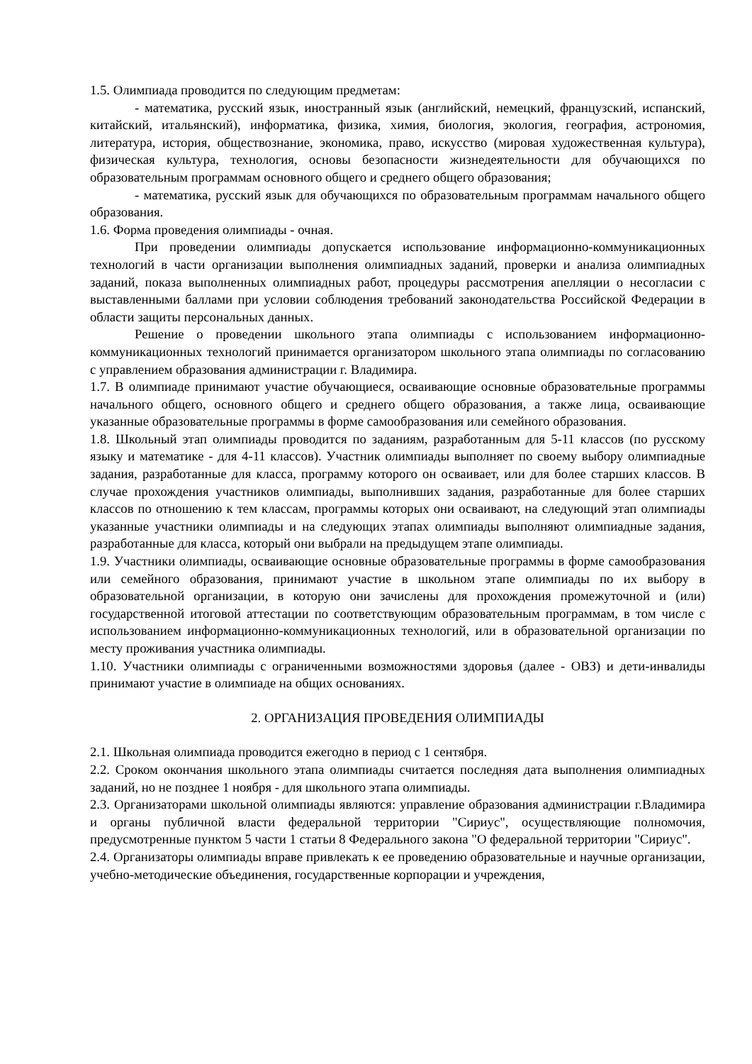1.5. Олимпиада проводится по следующим предметам:
- математика, русский язык, иностранный язык (английский, немецкий, французский, испанский, китайский, итальянский), информатика, физика, химия, биология, экология, география, астрономия, литература, история, обществознание, экономика, право, искусство (мировая художественная культура), физическая культура, технология, основы безопасности жизнедеятельности для обучающихся по образовательным программам основного общего и среднего общего образования;
- математика, русский язык для обучающихся по образовательным программам начального общего образования.
1.6. Форма проведения олимпиады - очная.
При проведении олимпиады допускается использование информационно-коммуникационных технологий в части организации выполнения олимпиадных заданий, проверки и анализа олимпиадных заданий, показа выполненных олимпиадных работ, процедуры рассмотрения апелляции о несогласии с выставленными баллами при условии соблюдения требований законодательства Российской Федерации в области защиты персональных данных.
Решение о проведении школьного этапа олимпиады с использованием информационно-коммуникационных технологий принимается организатором школьного этапа олимпиады по согласованию с управлением образования администрации г. Владимира.
1.7. В олимпиаде принимают участие обучающиеся, осваивающие основные образовательные программы начального общего, основного общего и среднего общего образования, а также лица, осваивающие указанные образовательные программы в форме самообразования или семейного образования.
1.8. Школьный этап олимпиады проводится по заданиям, разработанным для 5-11 классов (по русскому языку и математике - для 4-11 классов). Участник олимпиады выполняет по своему выбору олимпиадные задания, разработанные для класса, программу которого он осваивает, или для более старших классов. В случае прохождения участников олимпиады, выполнивших задания, разработанные для более старших классов по отношению к тем классам, программы которых они осваивают, на следующий этап олимпиады указанные участники олимпиады и на следующих этапах олимпиады выполняют олимпиадные задания, разработанные для класса, который они выбрали на предыдущем этапе олимпиады.
1.9. Участники олимпиады, осваивающие основные образовательные программы в форме самообразования или семейного образования, принимают участие в школьном этапе олимпиады по их выбору в образовательной организации, в которую они зачислены для прохождения промежуточной и (или) государственной итоговой аттестации по соответствующим образовательным программам, в том числе с использованием информационно-коммуникационных технологий, или в образовательной организации по месту проживания участника олимпиады.
1.10. Участники олимпиады с ограниченными возможностями здоровья (далее - ОВЗ) и дети-инвалиды принимают участие в олимпиаде на общих основаниях.
2. ОРГАНИЗАЦИЯ ПРОВЕДЕНИЯ ОЛИМПИАДЫ
2.1. Школьная олимпиада проводится ежегодно в период с 1 сентября.
2.2. Сроком окончания школьного этапа олимпиады считается последняя дата выполнения олимпиадных заданий, но не позднее 1 ноября - для школьного этапа олимпиады.
2.3. Организаторами школьной олимпиады являются: управление образования администрации г.Владимира и органы публичной власти федеральной территории "Сириус", осуществляющие полномочия, предусмотренные пунктом 5 части 1 статьи 8 Федерального закона "О федеральной территории "Сириус".
2.4. Организаторы олимпиады вправе привлекать к ее проведению образовательные и научные организации, учебно-методические объединения, государственные корпорации и учреждения,